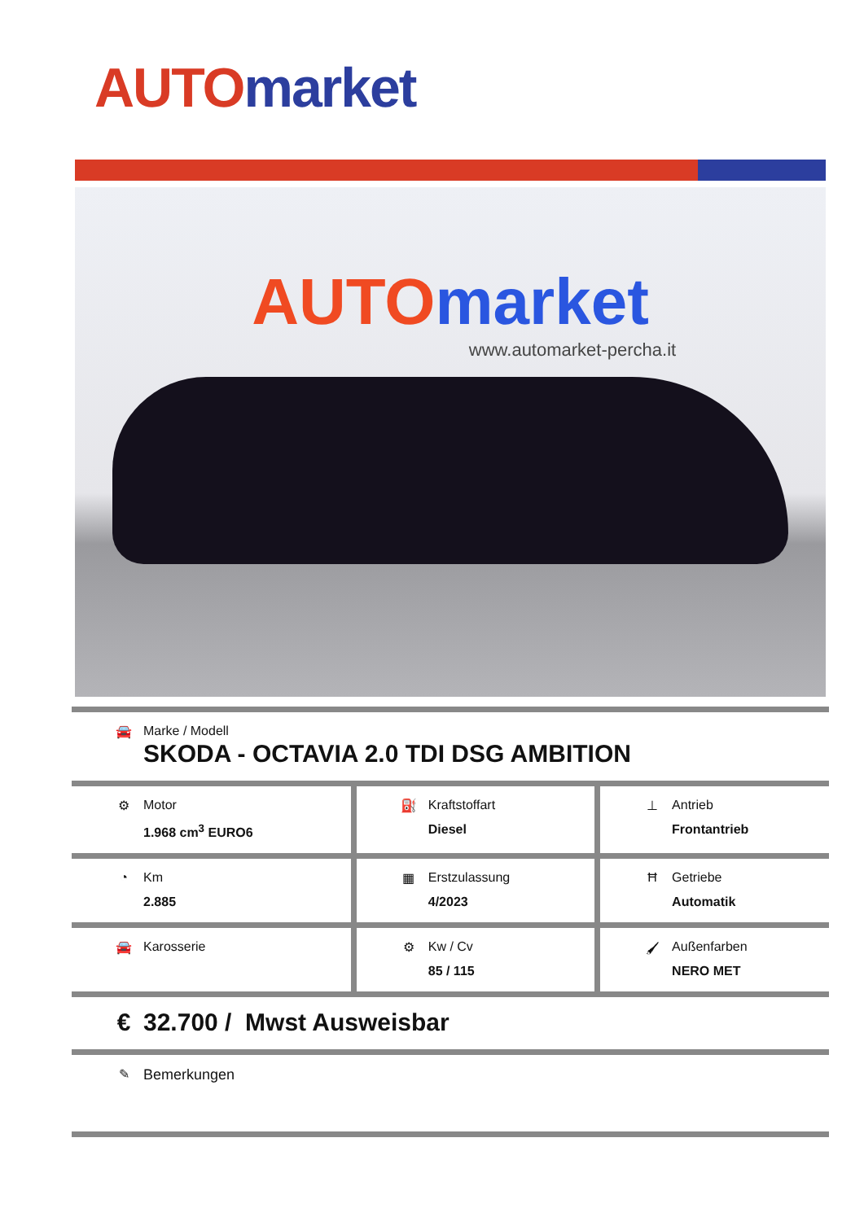AUTO market
AUTO market
www.automarket-percha.it
| 🚘 Marke / Modell SKODA - OCTAVIA 2.0 TDI DSG AMBITION | | |
| ⚙ Motor 1.968 cm<sup>3</sup> EURO6 | ⛽ Kraftstoffart Diesel | ⊥ Antrieb Frontantrieb |
| ◔ Km 2.885 | ▦ Erstzulassung 4/2023 | Ħ Getriebe Automatik |
| 🚘 Karosserie | ⚙ Kw / Cv 85 / 115 | 🖌 Außenfarben NERO MET |
| € 32.700 / Mwst Ausweisbar | | |
| ✎ Bemerkungen | | |